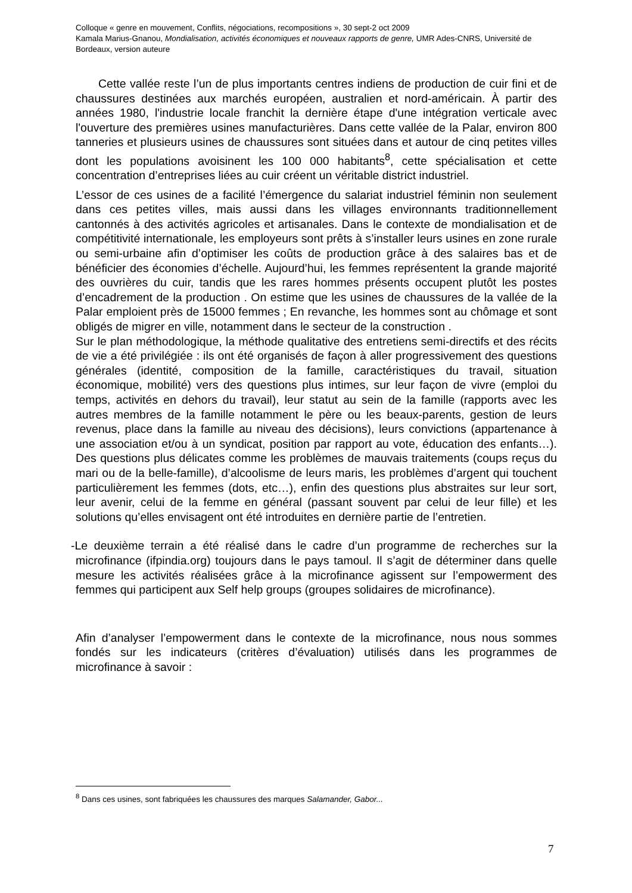Colloque « genre en mouvement, Conflits, négociations, recompositions », 30 sept-2 oct 2009
Kamala Marius-Gnanou, Mondialisation, activités économiques et nouveaux rapports de genre, UMR Ades-CNRS, Université de Bordeaux, version auteure
Cette vallée reste l’un de plus importants centres indiens de production de cuir fini et de chaussures destinées aux marchés européen, australien et nord-américain. À partir des années 1980, l'industrie locale franchit la dernière étape d'une intégration verticale avec l'ouverture des premières usines manufacturières. Dans cette vallée de la Palar, environ 800 tanneries et plusieurs usines de chaussures sont situées dans et autour de cinq petites villes dont les populations avoisinent les 100 000 habitants<sup>8</sup>, cette spécialisation et cette concentration d’entreprises liées au cuir créent un véritable district industriel.
L’essor de ces usines de a facilité l’émergence du salariat industriel féminin non seulement dans ces petites villes, mais aussi dans les villages environnants traditionnellement cantonnés à des activités agricoles et artisanales. Dans le contexte de mondialisation et de compétitivité internationale, les employeurs sont prêts à s’installer leurs usines en zone rurale ou semi-urbaine afin d’optimiser les coûts de production grâce à des salaires bas et de bénéficier des économies d’échelle. Aujourd’hui, les femmes représentent la grande majorité des ouvrières du cuir, tandis que les rares hommes présents occupent plutôt les postes d’encadrement de la production . On estime que les usines de chaussures de la vallée de la Palar emploient près de 15000 femmes ; En revanche, les hommes sont au chômage et sont obligés de migrer en ville, notamment dans le secteur de la construction .
Sur le plan méthodologique, la méthode qualitative des entretiens semi-directifs et des récits de vie a été privilégiée : ils ont été organisés de façon à aller progressivement des questions générales (identité, composition de la famille, caractéristiques du travail, situation économique, mobilité) vers des questions plus intimes, sur leur façon de vivre (emploi du temps, activités en dehors du travail), leur statut au sein de la famille (rapports avec les autres membres de la famille notamment le père ou les beaux-parents, gestion de leurs revenus, place dans la famille au niveau des décisions), leurs convictions (appartenance à une association et/ou à un syndicat, position par rapport au vote, éducation des enfants…). Des questions plus délicates comme les problèmes de mauvais traitements (coups reçus du mari ou de la belle-famille), d’alcoolisme de leurs maris, les problèmes d’argent qui touchent particulièrement les femmes (dots, etc…), enfin des questions plus abstraites sur leur sort, leur avenir, celui de la femme en général (passant souvent par celui de leur fille) et les solutions qu’elles envisagent ont été introduites en dernière partie de l’entretien.
-Le deuxième terrain a été réalisé dans le cadre d’un programme de recherches sur la microfinance (ifpindia.org) toujours dans le pays tamoul. Il s’agit de déterminer dans quelle mesure les activités réalisées grâce à la microfinance agissent sur l’empowerment des femmes qui participent aux Self help groups (groupes solidaires de microfinance).
Afin d’analyser l’empowerment dans le contexte de la microfinance, nous nous sommes fondés sur les indicateurs (critères d’évaluation) utilisés dans les programmes de microfinance à savoir :
<sup>8</sup> Dans ces usines, sont fabriquées les chaussures des marques Salamander, Gabor...
7